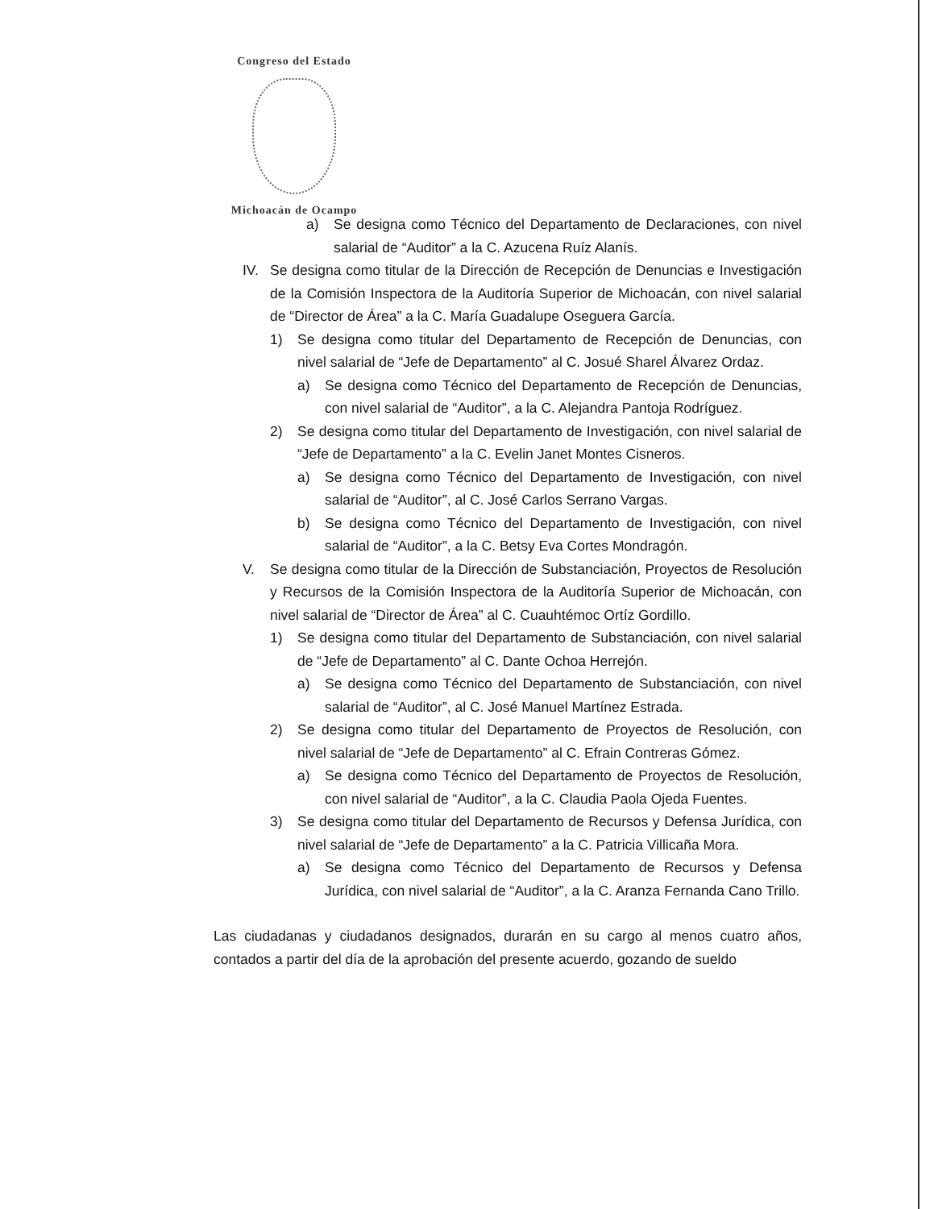Congreso del Estado
Michoacán de Ocampo
a) Se designa como Técnico del Departamento de Declaraciones, con nivel salarial de “Auditor” a la C. Azucena Ruíz Alanís.
IV. Se designa como titular de la Dirección de Recepción de Denuncias e Investigación de la Comisión Inspectora de la Auditoría Superior de Michoacán, con nivel salarial de “Director de Área” a la C. María Guadalupe Oseguera García.
1) Se designa como titular del Departamento de Recepción de Denuncias, con nivel salarial de “Jefe de Departamento” al C. Josué Sharel Álvarez Ordaz.
a) Se designa como Técnico del Departamento de Recepción de Denuncias, con nivel salarial de “Auditor”, a la C. Alejandra Pantoja Rodríguez.
2) Se designa como titular del Departamento de Investigación, con nivel salarial de “Jefe de Departamento” a la C. Evelin Janet Montes Cisneros.
a) Se designa como Técnico del Departamento de Investigación, con nivel salarial de “Auditor”, al C. José Carlos Serrano Vargas.
b) Se designa como Técnico del Departamento de Investigación, con nivel salarial de “Auditor”, a la C. Betsy Eva Cortes Mondragón.
V. Se designa como titular de la Dirección de Substanciación, Proyectos de Resolución y Recursos de la Comisión Inspectora de la Auditoría Superior de Michoacán, con nivel salarial de “Director de Área” al C. Cuauhtémoc Ortíz Gordillo.
1) Se designa como titular del Departamento de Substanciación, con nivel salarial de “Jefe de Departamento” al C. Dante Ochoa Herrejón.
a) Se designa como Técnico del Departamento de Substanciación, con nivel salarial de “Auditor”, al C. José Manuel Martínez Estrada.
2) Se designa como titular del Departamento de Proyectos de Resolución, con nivel salarial de “Jefe de Departamento” al C. Efrain Contreras Gómez.
a) Se designa como Técnico del Departamento de Proyectos de Resolución, con nivel salarial de “Auditor”, a la C. Claudia Paola Ojeda Fuentes.
3) Se designa como titular del Departamento de Recursos y Defensa Jurídica, con nivel salarial de “Jefe de Departamento” a la C. Patricia Villicaña Mora.
a) Se designa como Técnico del Departamento de Recursos y Defensa Jurídica, con nivel salarial de “Auditor”, a la C. Aranza Fernanda Cano Trillo.
Las ciudadanas y ciudadanos designados, durarán en su cargo al menos cuatro años, contados a partir del día de la aprobación del presente acuerdo, gozando de sueldo